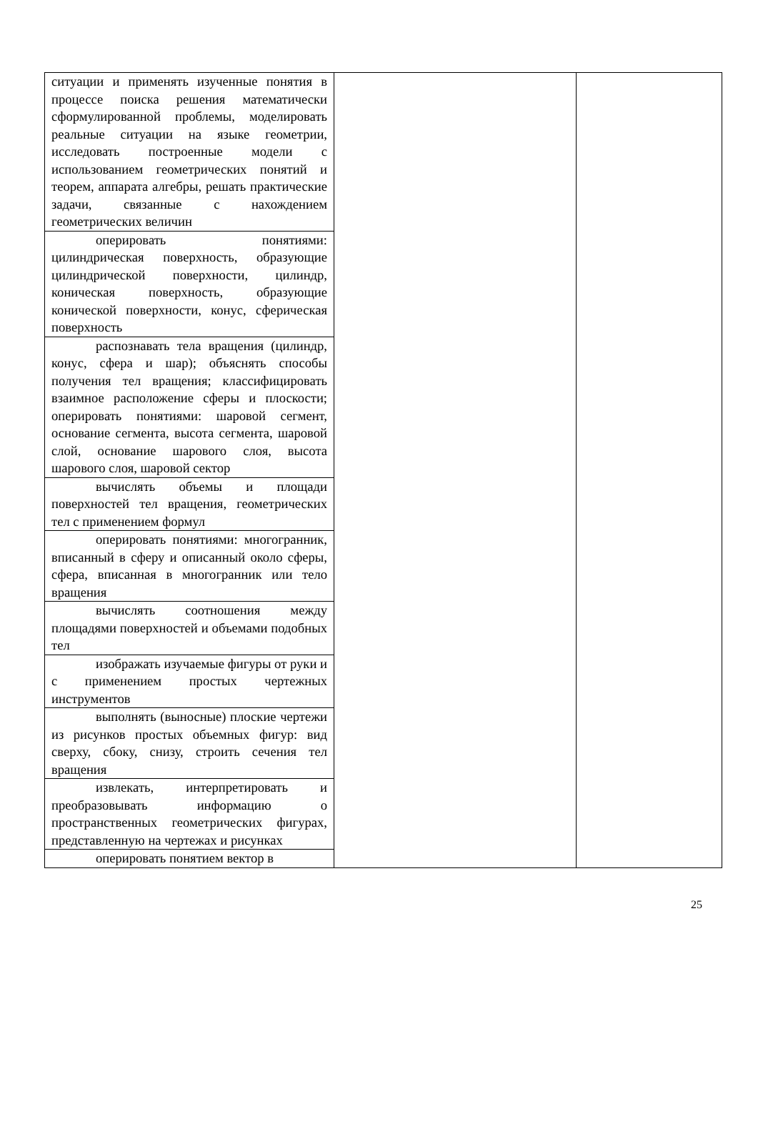| ситуации и применять изученные понятия в процессе поиска решения математически сформулированной проблемы, моделировать реальные ситуации на языке геометрии, исследовать построенные модели с использованием геометрических понятий и теорем, аппарата алгебры, решать практические задачи, связанные с нахождением геометрических величин | | |
| оперировать понятиями: цилиндрическая поверхность, образующие цилиндрической поверхности, цилиндр, коническая поверхность, образующие конической поверхности, конус, сферическая поверхность | | |
| распознавать тела вращения (цилиндр, конус, сфера и шар); объяснять способы получения тел вращения; классифицировать взаимное расположение сферы и плоскости; оперировать понятиями: шаровой сегмент, основание сегмента, высота сегмента, шаровой слой, основание шарового слоя, высота шарового слоя, шаровой сектор | | |
| вычислять объемы и площади поверхностей тел вращения, геометрических тел с применением формул | | |
| оперировать понятиями: многогранник, вписанный в сферу и описанный около сферы, сфера, вписанная в многогранник или тело вращения | | |
| вычислять соотношения между площадями поверхностей и объемами подобных тел | | |
| изображать изучаемые фигуры от руки и с применением простых чертежных инструментов | | |
| выполнять (выносные) плоские чертежи из рисунков простых объемных фигур: вид сверху, сбоку, снизу, строить сечения тел вращения | | |
| извлекать, интерпретировать и преобразовывать информацию о пространственных геометрических фигурах, представленную на чертежах и рисунках | | |
| оперировать понятием вектор в | | |
25